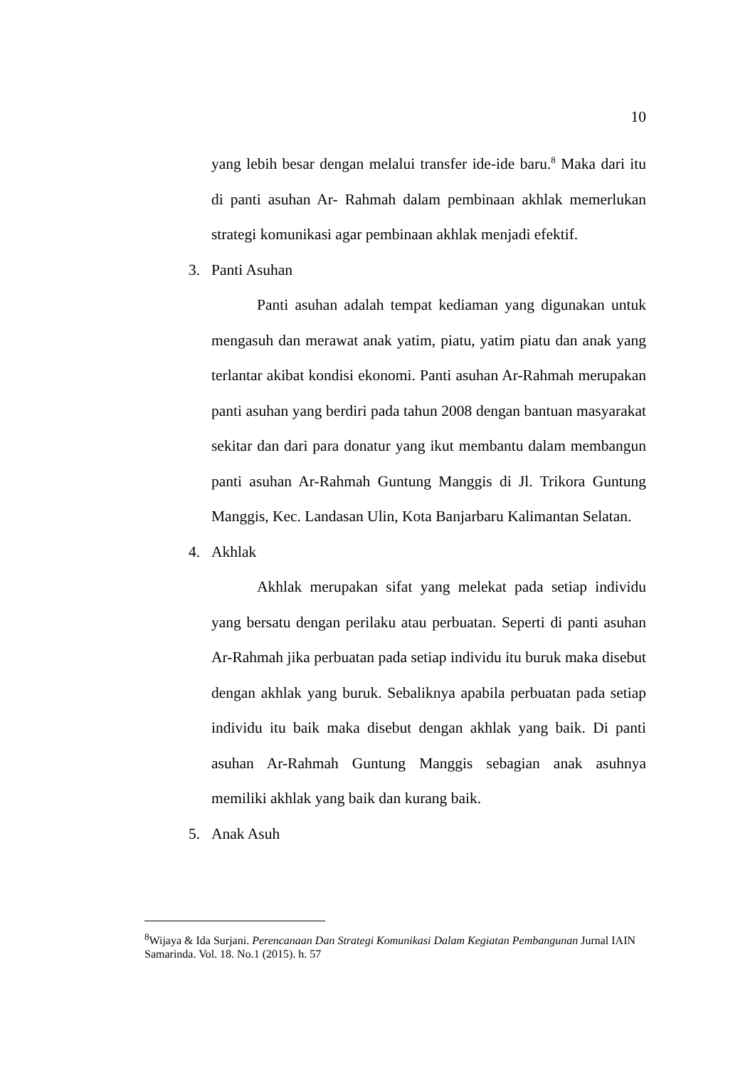10
yang lebih besar dengan melalui transfer ide-ide baru.<sup>8</sup> Maka dari itu di panti asuhan Ar- Rahmah dalam pembinaan akhlak memerlukan strategi komunikasi agar pembinaan akhlak menjadi efektif.
3. Panti Asuhan
Panti asuhan adalah tempat kediaman yang digunakan untuk mengasuh dan merawat anak yatim, piatu, yatim piatu dan anak yang terlantar akibat kondisi ekonomi. Panti asuhan Ar-Rahmah merupakan panti asuhan yang berdiri pada tahun 2008 dengan bantuan masyarakat sekitar dan dari para donatur yang ikut membantu dalam membangun panti asuhan Ar-Rahmah Guntung Manggis di Jl. Trikora Guntung Manggis, Kec. Landasan Ulin, Kota Banjarbaru Kalimantan Selatan.
4. Akhlak
Akhlak merupakan sifat yang melekat pada setiap individu yang bersatu dengan perilaku atau perbuatan. Seperti di panti asuhan Ar-Rahmah jika perbuatan pada setiap individu itu buruk maka disebut dengan akhlak yang buruk. Sebaliknya apabila perbuatan pada setiap individu itu baik maka disebut dengan akhlak yang baik. Di panti asuhan Ar-Rahmah Guntung Manggis sebagian anak asuhnya memiliki akhlak yang baik dan kurang baik.
5. Anak Asuh
<sup>8</sup> Wijaya & Ida Surjani. Perencanaan Dan Strategi Komunikasi Dalam Kegiatan Pembangunan Jurnal IAIN Samarinda. Vol. 18. No.1 (2015). h. 57